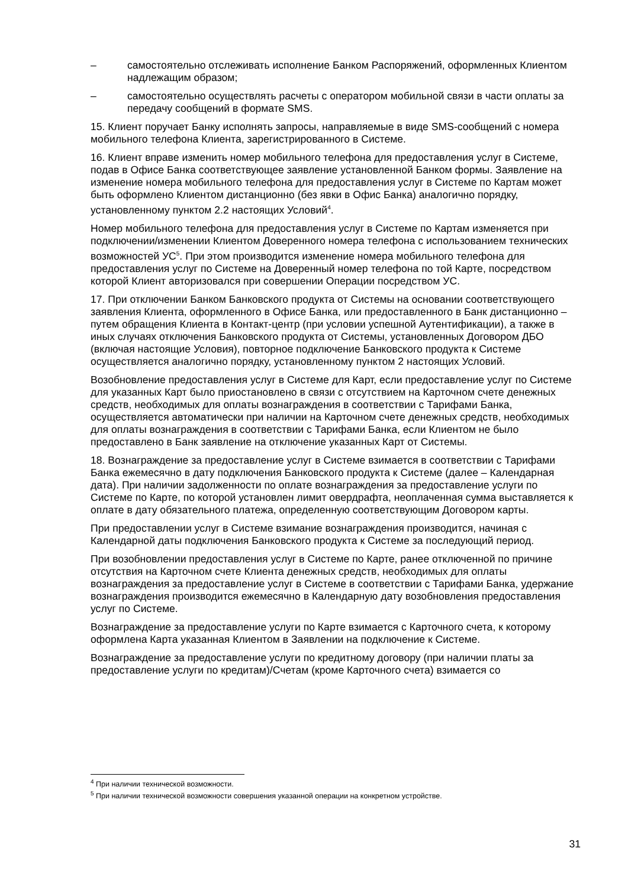– самостоятельно отслеживать исполнение Банком Распоряжений, оформленных Клиентом надлежащим образом;
– самостоятельно осуществлять расчеты с оператором мобильной связи в части оплаты за передачу сообщений в формате SMS.
15. Клиент поручает Банку исполнять запросы, направляемые в виде SMS-сообщений с номера мобильного телефона Клиента, зарегистрированного в Системе.
16. Клиент вправе изменить номер мобильного телефона для предоставления услуг в Системе, подав в Офисе Банка соответствующее заявление установленной Банком формы. Заявление на изменение номера мобильного телефона для предоставления услуг в Системе по Картам может быть оформлено Клиентом дистанционно (без явки в Офис Банка) аналогично порядку, установленному пунктом 2.2 настоящих Условий<sup>4</sup>.
Номер мобильного телефона для предоставления услуг в Системе по Картам изменяется при подключении/изменении Клиентом Доверенного номера телефона с использованием технических возможностей УС<sup>5</sup>. При этом производится изменение номера мобильного телефона для предоставления услуг по Системе на Доверенный номер телефона по той Карте, посредством которой Клиент авторизовался при совершении Операции посредством УС.
17. При отключении Банком Банковского продукта от Системы на основании соответствующего заявления Клиента, оформленного в Офисе Банка, или предоставленного в Банк дистанционно – путем обращения Клиента в Контакт-центр (при условии успешной Аутентификации), а также в иных случаях отключения Банковского продукта от Системы, установленных Договором ДБО (включая настоящие Условия), повторное подключение Банковского продукта к Системе осуществляется аналогично порядку, установленному пунктом 2 настоящих Условий.
Возобновление предоставления услуг в Системе для Карт, если предоставление услуг по Системе для указанных Карт было приостановлено в связи с отсутствием на Карточном счете денежных средств, необходимых для оплаты вознаграждения в соответствии с Тарифами Банка, осуществляется автоматически при наличии на Карточном счете денежных средств, необходимых для оплаты вознаграждения в соответствии с Тарифами Банка, если Клиентом не было предоставлено в Банк заявление на отключение указанных Карт от Системы.
18. Вознаграждение за предоставление услуг в Системе взимается в соответствии с Тарифами Банка ежемесячно в дату подключения Банковского продукта к Системе (далее – Календарная дата). При наличии задолженности по оплате вознаграждения за предоставление услуги по Системе по Карте, по которой установлен лимит овердрафта, неоплаченная сумма выставляется к оплате в дату обязательного платежа, определенную соответствующим Договором карты.
При предоставлении услуг в Системе взимание вознаграждения производится, начиная с Календарной даты подключения Банковского продукта к Системе за последующий период.
При возобновлении предоставления услуг в Системе по Карте, ранее отключенной по причине отсутствия на Карточном счете Клиента денежных средств, необходимых для оплаты вознаграждения за предоставление услуг в Системе в соответствии с Тарифами Банка, удержание вознаграждения производится ежемесячно в Календарную дату возобновления предоставления услуг по Системе.
Вознаграждение за предоставление услуги по Карте взимается с Карточного счета, к которому оформлена Карта указанная Клиентом в Заявлении на подключение к Системе.
Вознаграждение за предоставление услуги по кредитному договору (при наличии платы за предоставление услуги по кредитам)/Счетам (кроме Карточного счета) взимается со
<sup>4</sup> При наличии технической возможности.
<sup>5</sup> При наличии технической возможности совершения указанной операции на конкретном устройстве.
31